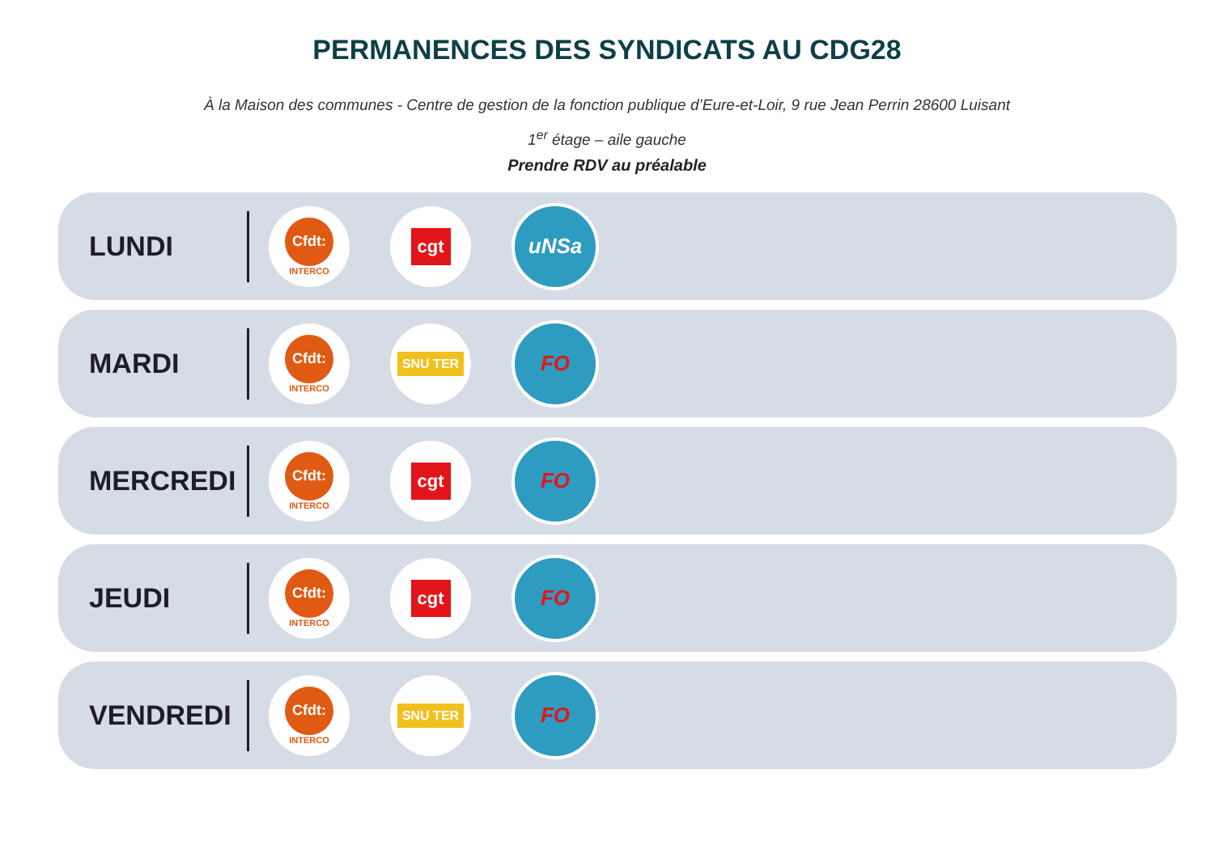PERMANENCES DES SYNDICATS AU CDG28
À la Maison des communes - Centre de gestion de la fonction publique d’Eure-et-Loir, 9 rue Jean Perrin 28600 Luisant
1<sup>er</sup> étage – aile gauche
Prendre RDV au préalable
LUNDI
Cfdt:
INTERCO
cgt
uNSa
MARDI
Cfdt:
INTERCO
SNU TER
FO
MERCREDI
Cfdt:
INTERCO
cgt
FO
JEUDI
Cfdt:
INTERCO
cgt
FO
VENDREDI
Cfdt:
INTERCO
SNU TER
FO